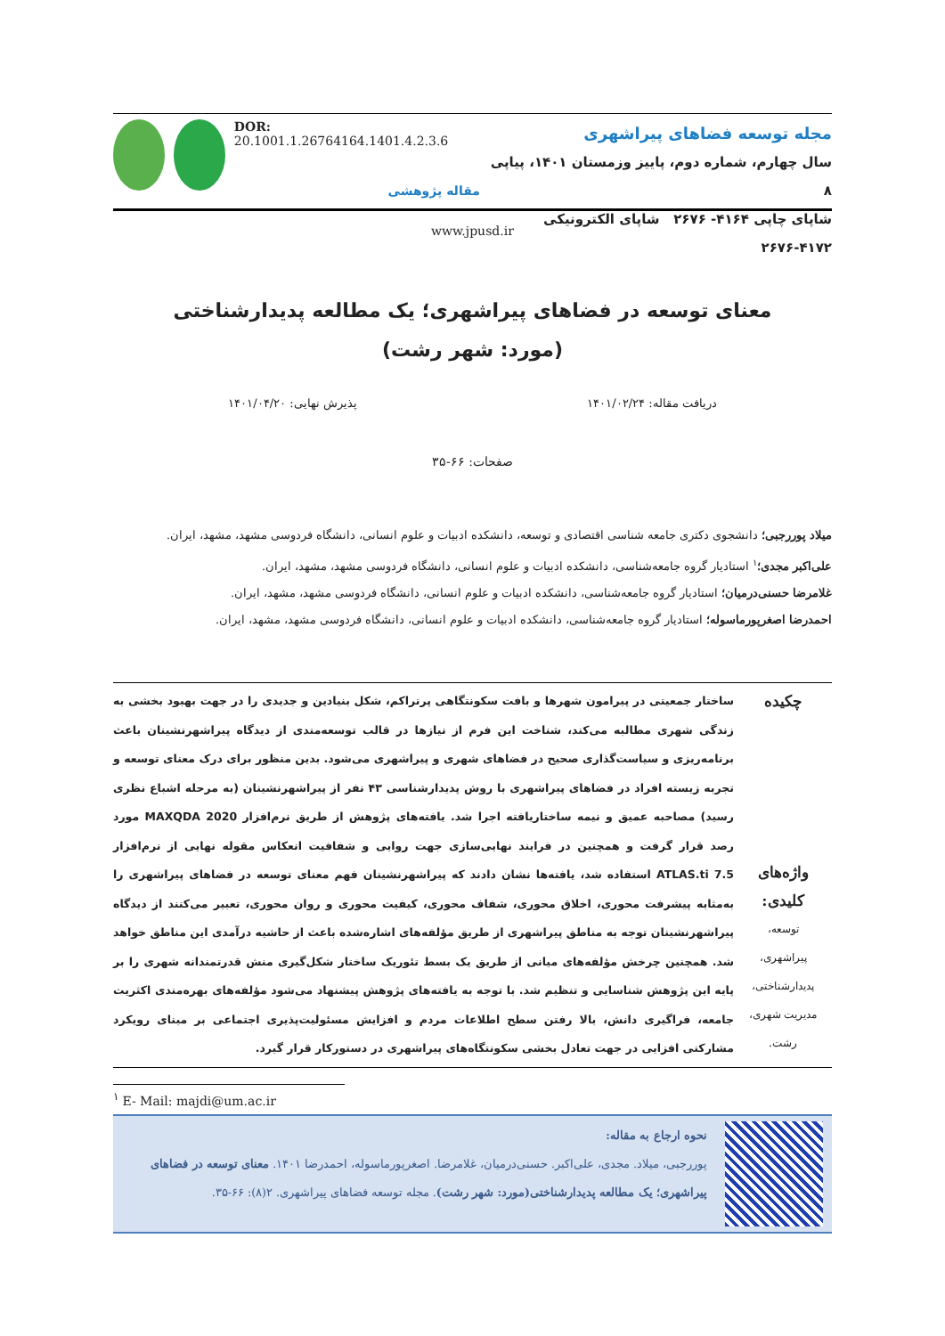DOR: 20.1001.1.26764164.1401.4.2.3.6
مقاله پژوهشی
مجله توسعه فضاهای پیراشهری
سال چهارم، شماره دوم، پاییز وزمستان ۱۴۰۱، پیاپی ۸
شاپای چاپی ۴۱۶۴- ۲۶۷۶ شاپای الکترونیکی ۴۱۷۲-۲۶۷۶
www.jpusd.ir
معنای توسعه در فضاهای پیراشهری؛ یک مطالعه پدیدارشناختی
(مورد: شهر رشت)
دریافت مقاله: ۱۴۰۱/۰۲/۲۴ پذیرش نهایی: ۱۴۰۱/۰۴/۲۰
صفحات: ۶۶-۳۵
میلاد پوررجبی؛ دانشجوی دکتری جامعه شناسی اقتصادی و توسعه، دانشکده ادبیات و علوم انسانی، دانشگاه فردوسی مشهد، مشهد، ایران.
علی‌اکبر مجدی؛<sup>۱</sup> استادیار گروه جامعه‌شناسی، دانشکده ادبیات و علوم انسانی، دانشگاه فردوسی مشهد، مشهد، ایران.
غلامرضا حسنی‌درمیان؛ استادیار گروه جامعه‌شناسی، دانشکده ادبیات و علوم انسانی، دانشگاه فردوسی مشهد، مشهد، ایران.
احمدرضا اصغرپورماسوله؛ استادیار گروه جامعه‌شناسی، دانشکده ادبیات و علوم انسانی، دانشگاه فردوسی مشهد، مشهد، ایران.
چکیده
واژه‌های کلیدی:
توسعه،
پیراشهری،
پدیدارشناختی،
مدیریت شهری،
رشت.
ساختار جمعیتی در پیرامون شهرها و بافت سکونتگاهی پرتراکم، شکل بنیادین و جدیدی را در جهت بهبود بخشی به زندگی شهری مطالبه می‌کند، شناخت این فرم از نیازها در قالب توسعه‌مندی از دیدگاه پیراشهرنشینان باعث برنامه‌ریزی و سیاست‌گذاری صحیح در فضاهای شهری و پیراشهری می‌شود. بدین منظور برای درک معنای توسعه و تجربه زیسته افراد در فضاهای پیراشهری با روش پدیدارشناسی ۴۳ نفر از پیراشهرنشینان (به مرحله اشباع نظری رسید) مصاحبه عمیق و نیمه ساختاریافته اجرا شد. یافته‌های پژوهش از طریق نرم‌افزار MAXQDA 2020 مورد رصد قرار گرفت و همچنین در فرایند نهایی‌سازی جهت روایی و شفافیت انعکاس مقوله نهایی از نرم‌افزار ATLAS.ti 7.5 استفاده شد، یافته‌ها نشان دادند که پیراشهرنشینان فهم معنای توسعه در فضاهای پیراشهری را به‌مثابه پیشرفت محوری، اخلاق محوری، شفاف محوری، کیفیت محوری و روان محوری، تعبیر می‌کنند از دیدگاه پیراشهرنشینان توجه به مناطق پیراشهری از طریق مؤلفه‌های اشاره‌شده باعث از حاشیه درآمدی این مناطق خواهد شد. همچنین چرخش مؤلفه‌های میانی از طریق یک بسط تئوریک ساختار شکل‌گیری منش قدرتمندانه شهری را بر پایه این پژوهش شناسایی و تنظیم شد. با توجه به یافته‌های پژوهش پیشنهاد می‌شود مؤلفه‌های بهره‌مندی اکثریت جامعه، فراگیری دانش، بالا رفتن سطح اطلاعات مردم و افزایش مسئولیت‌پذیری اجتماعی بر مبنای رویکرد مشارکتی افزایی در جهت تعادل بخشی سکونتگاه‌های پیراشهری در دستورکار قرار گیرد.
<sup>۱</sup> E- Mail: majdi@um.ac.ir
نحوه ارجاع به مقاله:
پوررجبی، میلاد. مجدی، علی‌اکبر. حسنی‌درمیان، غلامرضا. اصغرپورماسوله، احمدرضا ۱۴۰۱. معنای توسعه در فضاهای پیراشهری؛ یک مطالعه پدیدارشناختی(مورد: شهر رشت). مجله توسعه فضاهای پیراشهری. ۲(۸): ۶۶-۳۵.